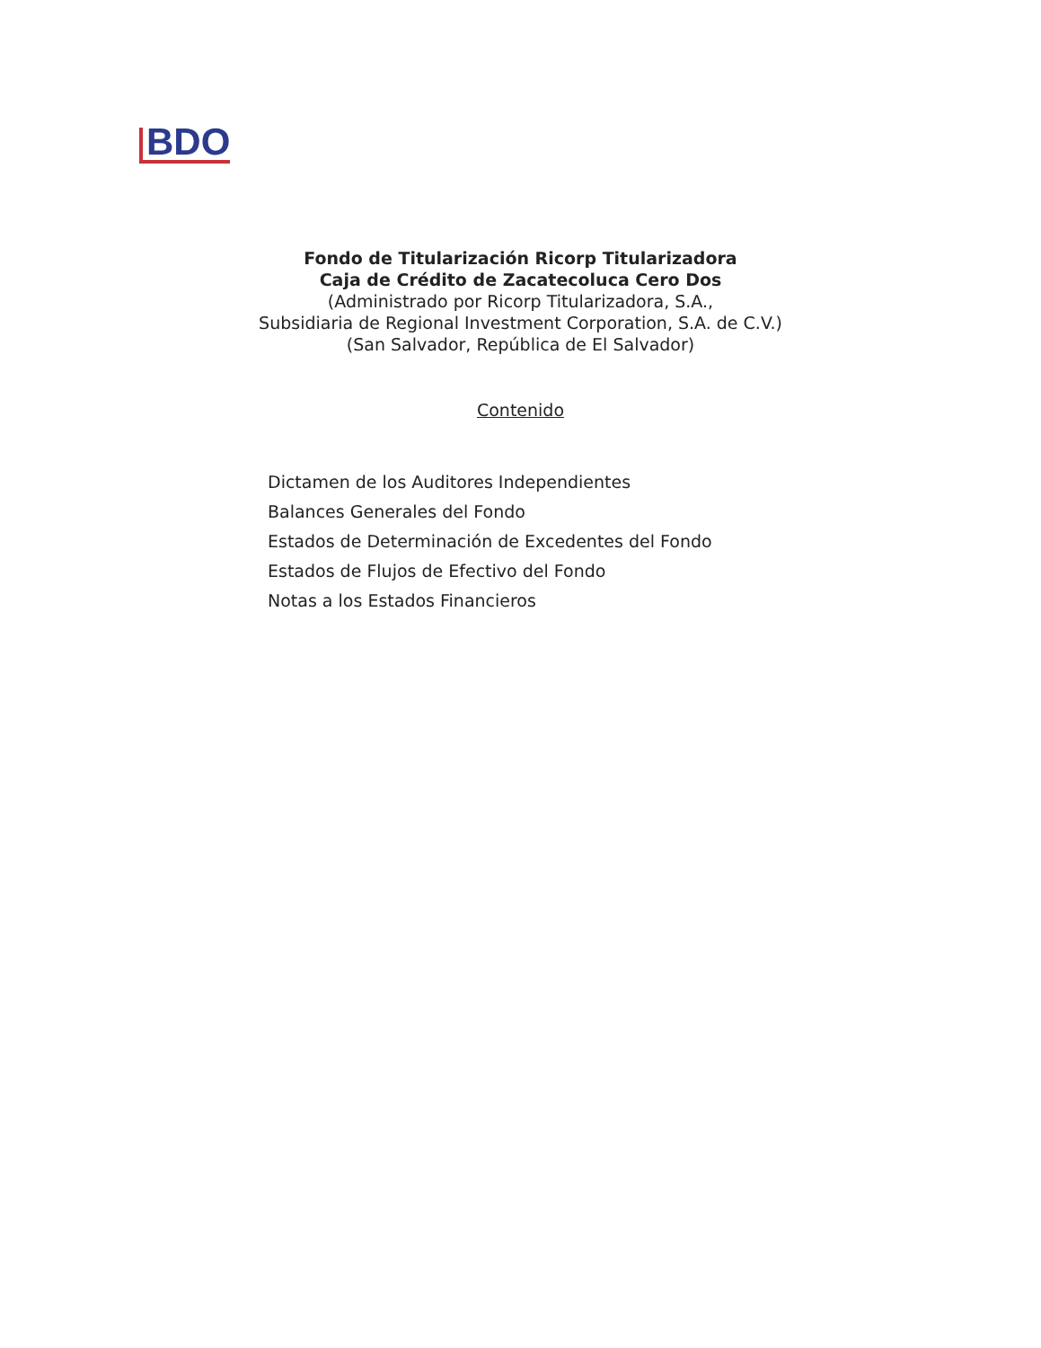BDO
Fondo de Titularización Ricorp Titularizadora
Caja de Crédito de Zacatecoluca Cero Dos
(Administrado por Ricorp Titularizadora, S.A.,
Subsidiaria de Regional Investment Corporation, S.A. de C.V.)
(San Salvador, República de El Salvador)
Contenido
Dictamen de los Auditores Independientes
Balances Generales del Fondo
Estados de Determinación de Excedentes del Fondo
Estados de Flujos de Efectivo del Fondo
Notas a los Estados Financieros